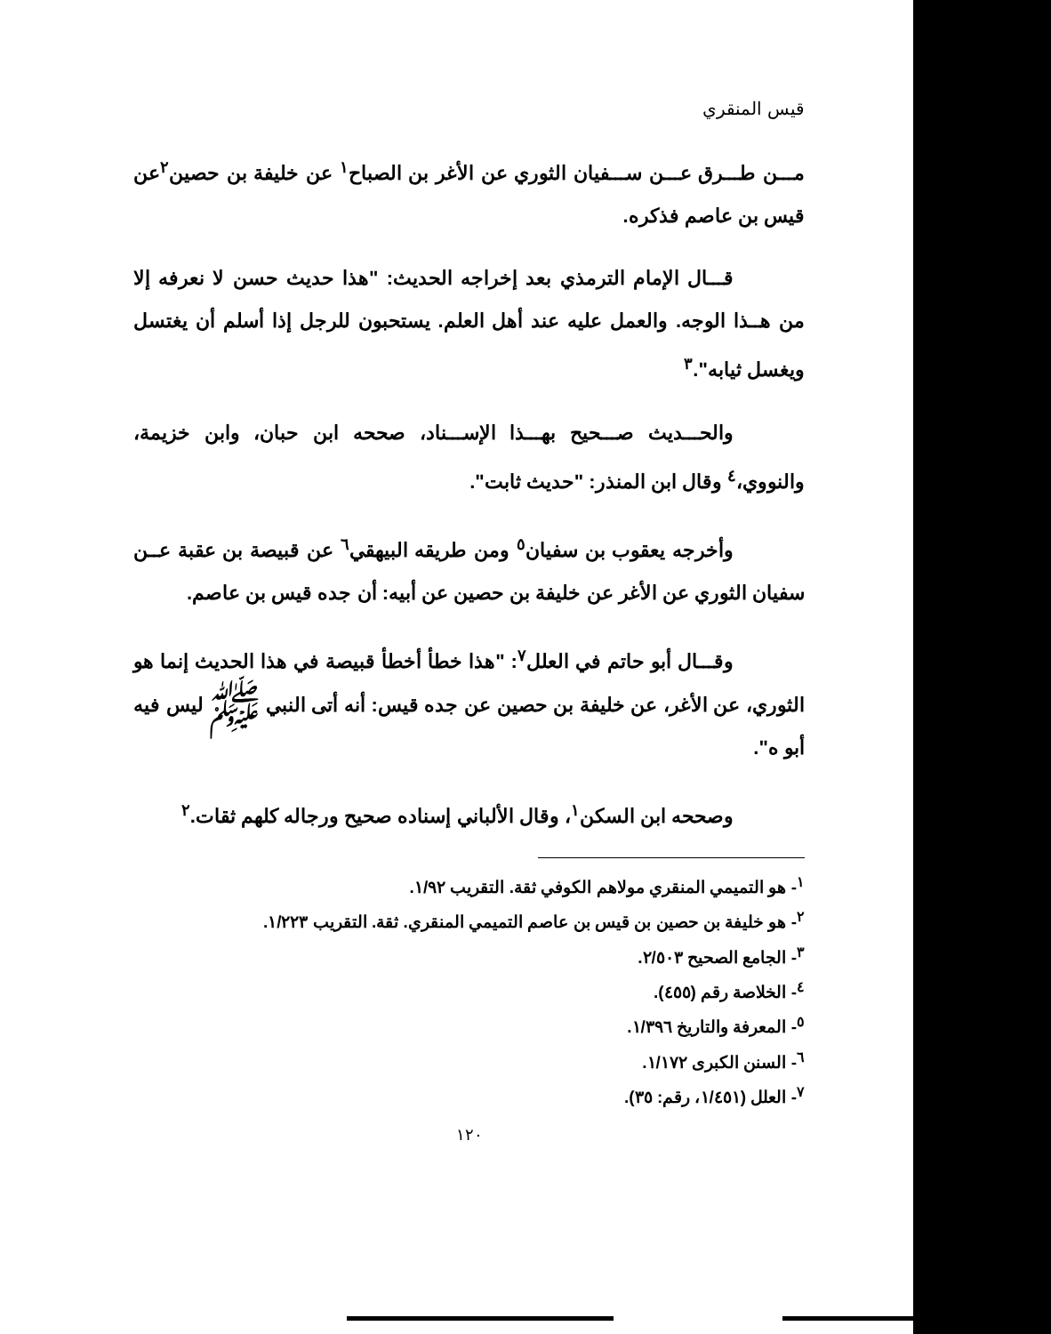قيس المنقري
مـــن طـــرق عـــن ســـفيان الثوري عن الأغر بن الصباح<sup>١</sup> عن خليفة بن حصين<sup>٢</sup>عن قيس بن عاصم فذكره.
قـــال الإمام الترمذي بعد إخراجه الحديث: "هذا حديث حسن لا نعرفه إلا من هــذا الوجه. والعمل عليه عند أهل العلم. يستحبون للرجل إذا أسلم أن يغتسل ويغسل ثيابه".<sup>٣</sup>
والحـــديث صـــحيح بهـــذا الإســـناد، صححه ابن حبان، وابن خزيمة، والنووي،<sup>٤</sup> وقال ابن المنذر: "حديث ثابت".
وأخرجه يعقوب بن سفيان<sup>٥</sup> ومن طريقه البيهقي<sup>٦</sup> عن قبيصة بن عقبة عــن سفيان الثوري عن الأغر عن خليفة بن حصين عن أبيه: أن جده قيس بن عاصم.
وقـــال أبو حاتم في العلل<sup>٧</sup>: "هذا خطأ أخطأ قبيصة في هذا الحديث إنما هو الثوري، عن الأغر، عن خليفة بن حصين عن جده قيس: أنه أتى النبي ﷺ ليس فيه أبو ه".
وصححه ابن السكن<sup>١</sup>، وقال الألباني إسناده صحيح ورجاله كلهم ثقات.<sup>٢</sup>
<sup>١</sup>- هو التميمي المنقري مولاهم الكوفي ثقة. التقريب ١/٩٢.
<sup>٢</sup>- هو خليفة بن حصين بن قيس بن عاصم التميمي المنقري. ثقة. التقريب ١/٢٢٣.
<sup>٣</sup>- الجامع الصحيح ٢/٥٠٣.
<sup>٤</sup>- الخلاصة رقم (٤٥٥).
<sup>٥</sup>- المعرفة والتاريخ ١/٣٩٦.
<sup>٦</sup>- السنن الكبرى ١/١٧٢.
<sup>٧</sup>- العلل (١/٤٥١، رقم: ٣٥).
١٢٠